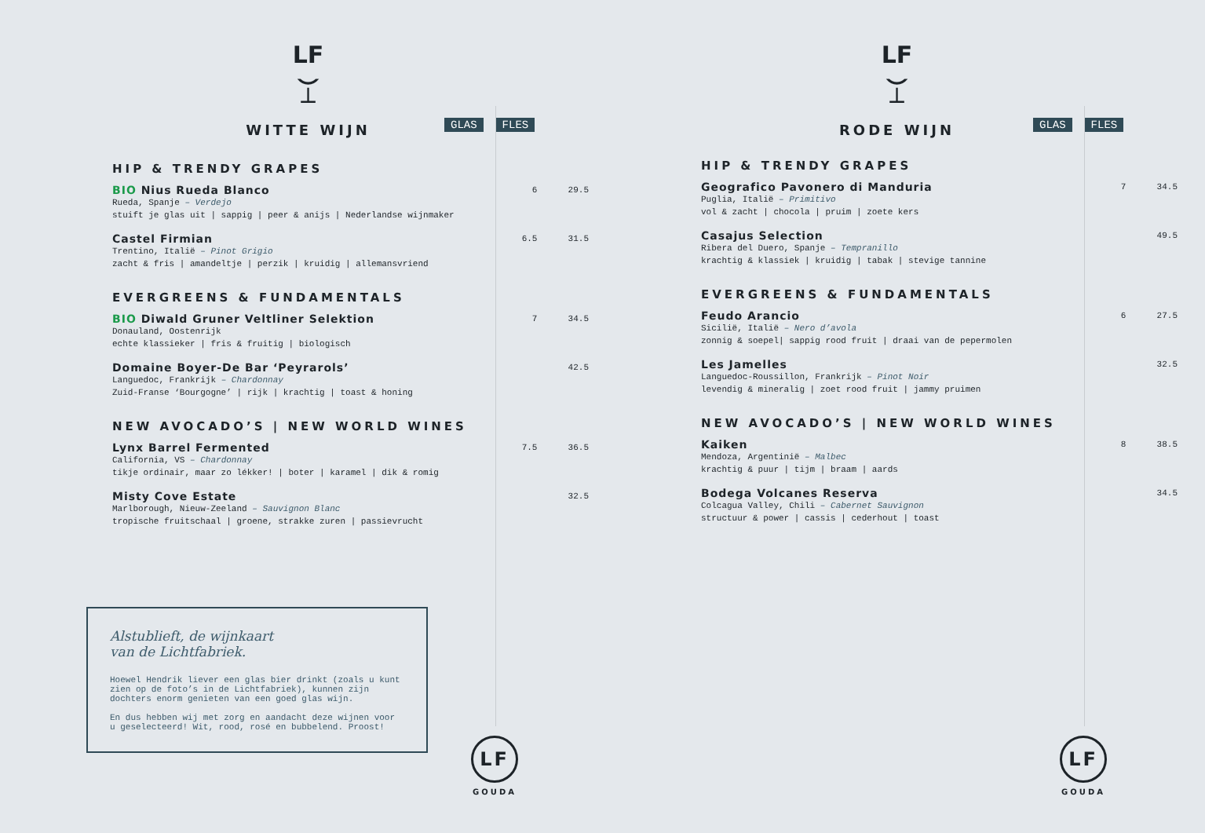LF
⌣
┴
WITTE WIJN
GLAS FLES
HIP & TRENDY GRAPES
BIO Nius Rueda Blanco
Rueda, Spanje – Verdejo
stuift je glas uit | sappig | peer & anijs | Nederlandse wijnmaker
6 29.5
Castel Firmian
Trentino, Italië – Pinot Grigio
zacht & fris | amandeltje | perzik | kruidig | allemansvriend
6.5 31.5
EVERGREENS & FUNDAMENTALS
BIO Diwald Gruner Veltliner Selektion
Donauland, Oostenrijk
echte klassieker | fris & fruitig | biologisch
7 34.5
Domaine Boyer-De Bar ‘Peyrarols’
Languedoc, Frankrijk – Chardonnay
Zuid-Franse ‘Bourgogne’ | rijk | krachtig | toast & honing
42.5
NEW AVOCADO’S | NEW WORLD WINES
Lynx Barrel Fermented
California, VS – Chardonnay
tikje ordinair, maar zo lékker! | boter | karamel | dik & romig
7.5 36.5
Misty Cove Estate
Marlborough, Nieuw-Zeeland – Sauvignon Blanc
tropische fruitschaal | groene, strakke zuren | passievrucht
32.5
Alstublieft, de wijnkaart
van de Lichtfabriek.
Hoewel Hendrik liever een glas bier drinkt (zoals u kunt zien op de foto’s in de Lichtfabriek), kunnen zijn dochters enorm genieten van een goed glas wijn.
En dus hebben wij met zorg en aandacht deze wijnen voor u geselecteerd! Wit, rood, rosé en bubbelend. Proost!
LF
GOUDA
LF
⌣
┴
RODE WIJN
GLAS FLES
HIP & TRENDY GRAPES
Geografico Pavonero di Manduria
Puglia, Italië – Primitivo
vol & zacht | chocola | pruim | zoete kers
7 34.5
Casajus Selection
Ribera del Duero, Spanje – Tempranillo
krachtig & klassiek | kruidig | tabak | stevige tannine
49.5
EVERGREENS & FUNDAMENTALS
Feudo Arancio
Sicilië, Italië – Nero d’avola
zonnig & soepel| sappig rood fruit | draai van de pepermolen
6 27.5
Les Jamelles
Languedoc-Roussillon, Frankrijk – Pinot Noir
levendig & mineralig | zoet rood fruit | jammy pruimen
32.5
NEW AVOCADO’S | NEW WORLD WINES
Kaiken
Mendoza, Argentinië – Malbec
krachtig & puur | tijm | braam | aards
8 38.5
Bodega Volcanes Reserva
Colcagua Valley, Chili – Cabernet Sauvignon
structuur & power | cassis | cederhout | toast
34.5
LF
GOUDA